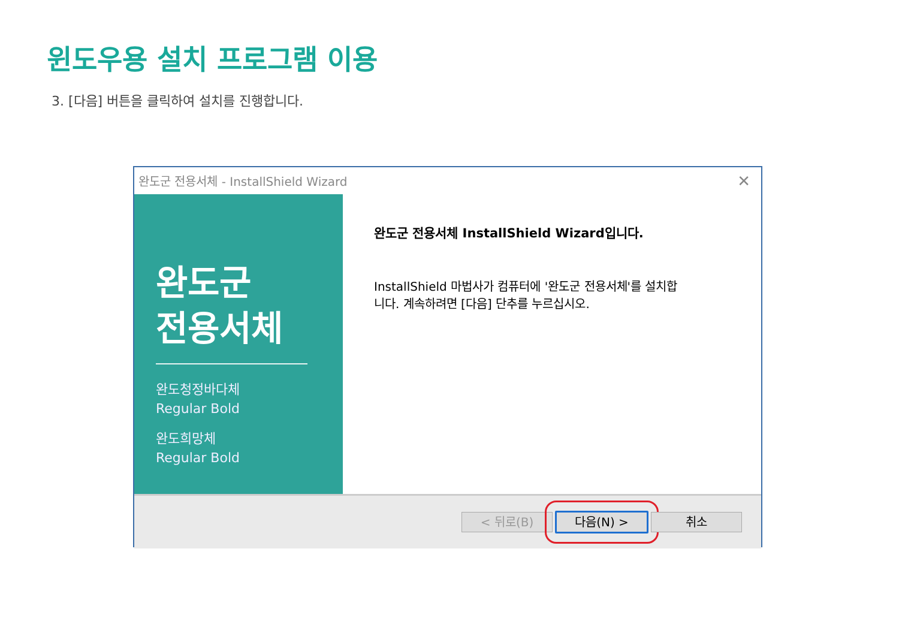윈도우용 설치 프로그램 이용
3. [다음] 버튼을 클릭하여 설치를 진행합니다.
완도군 전용서체 - InstallShield Wizard ✕
완도군
전용서체
완도청정바다체
Regular Bold
완도희망체
Regular Bold
완도군 전용서체 InstallShield Wizard입니다.
InstallShield 마법사가 컴퓨터에 '완도군 전용서체'를 설치합
니다. 계속하려면 [다음] 단추를 누르십시오.
< 뒤로(B) 다음(N) > 취소